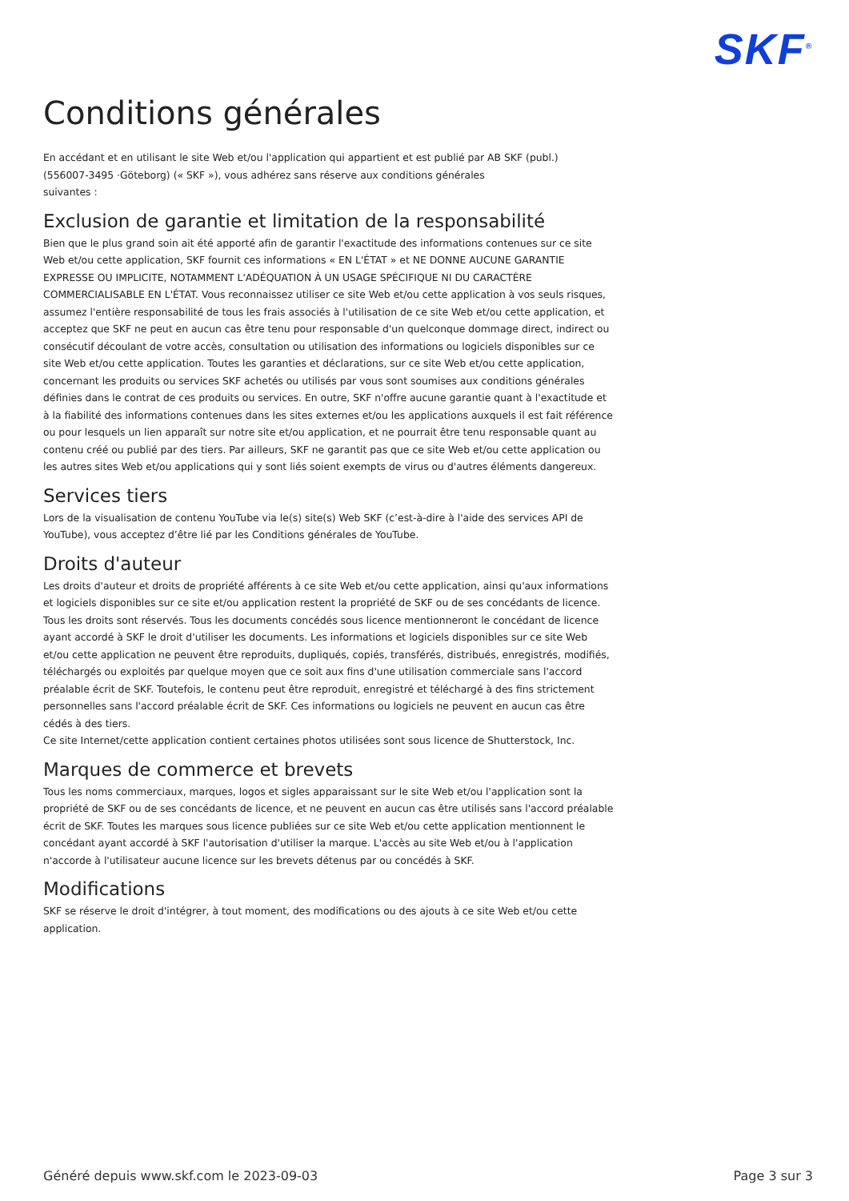SKF<sup>®</sup>
Conditions générales
En accédant et en utilisant le site Web et/ou l'application qui appartient et est publié par AB SKF (publ.)
(556007-3495 ·Göteborg) (« SKF »), vous adhérez sans réserve aux conditions générales
suivantes :
Exclusion de garantie et limitation de la responsabilité
Bien que le plus grand soin ait été apporté afin de garantir l'exactitude des informations contenues sur ce site Web et/ou cette application, SKF fournit ces informations « EN L'ÉTAT » et NE DONNE AUCUNE GARANTIE EXPRESSE OU IMPLICITE, NOTAMMENT L'ADÉQUATION À UN USAGE SPÉCIFIQUE NI DU CARACTÈRE COMMERCIALISABLE EN L'ÉTAT. Vous reconnaissez utiliser ce site Web et/ou cette application à vos seuls risques, assumez l'entière responsabilité de tous les frais associés à l'utilisation de ce site Web et/ou cette application, et acceptez que SKF ne peut en aucun cas être tenu pour responsable d'un quelconque dommage direct, indirect ou consécutif découlant de votre accès, consultation ou utilisation des informations ou logiciels disponibles sur ce site Web et/ou cette application. Toutes les garanties et déclarations, sur ce site Web et/ou cette application, concernant les produits ou services SKF achetés ou utilisés par vous sont soumises aux conditions générales définies dans le contrat de ces produits ou services. En outre, SKF n'offre aucune garantie quant à l'exactitude et à la fiabilité des informations contenues dans les sites externes et/ou les applications auxquels il est fait référence ou pour lesquels un lien apparaît sur notre site et/ou application, et ne pourrait être tenu responsable quant au contenu créé ou publié par des tiers. Par ailleurs, SKF ne garantit pas que ce site Web et/ou cette application ou les autres sites Web et/ou applications qui y sont liés soient exempts de virus ou d'autres éléments dangereux.
Services tiers
Lors de la visualisation de contenu YouTube via le(s) site(s) Web SKF (c’est-à-dire à l'aide des services API de YouTube), vous acceptez d’être lié par les Conditions générales de YouTube.
Droits d'auteur
Les droits d'auteur et droits de propriété afférents à ce site Web et/ou cette application, ainsi qu'aux informations et logiciels disponibles sur ce site et/ou application restent la propriété de SKF ou de ses concédants de licence. Tous les droits sont réservés. Tous les documents concédés sous licence mentionneront le concédant de licence ayant accordé à SKF le droit d'utiliser les documents. Les informations et logiciels disponibles sur ce site Web et/ou cette application ne peuvent être reproduits, dupliqués, copiés, transférés, distribués, enregistrés, modifiés, téléchargés ou exploités par quelque moyen que ce soit aux fins d'une utilisation commerciale sans l'accord préalable écrit de SKF. Toutefois, le contenu peut être reproduit, enregistré et téléchargé à des fins strictement personnelles sans l'accord préalable écrit de SKF. Ces informations ou logiciels ne peuvent en aucun cas être cédés à des tiers.
Ce site Internet/cette application contient certaines photos utilisées sont sous licence de Shutterstock, Inc.
Marques de commerce et brevets
Tous les noms commerciaux, marques, logos et sigles apparaissant sur le site Web et/ou l'application sont la propriété de SKF ou de ses concédants de licence, et ne peuvent en aucun cas être utilisés sans l'accord préalable écrit de SKF. Toutes les marques sous licence publiées sur ce site Web et/ou cette application mentionnent le concédant ayant accordé à SKF l'autorisation d'utiliser la marque. L'accès au site Web et/ou à l'application n'accorde à l'utilisateur aucune licence sur les brevets détenus par ou concédés à SKF.
Modifications
SKF se réserve le droit d'intégrer, à tout moment, des modifications ou des ajouts à ce site Web et/ou cette application.
Généré depuis www.skf.com le 2023-09-03 Page 3 sur 3